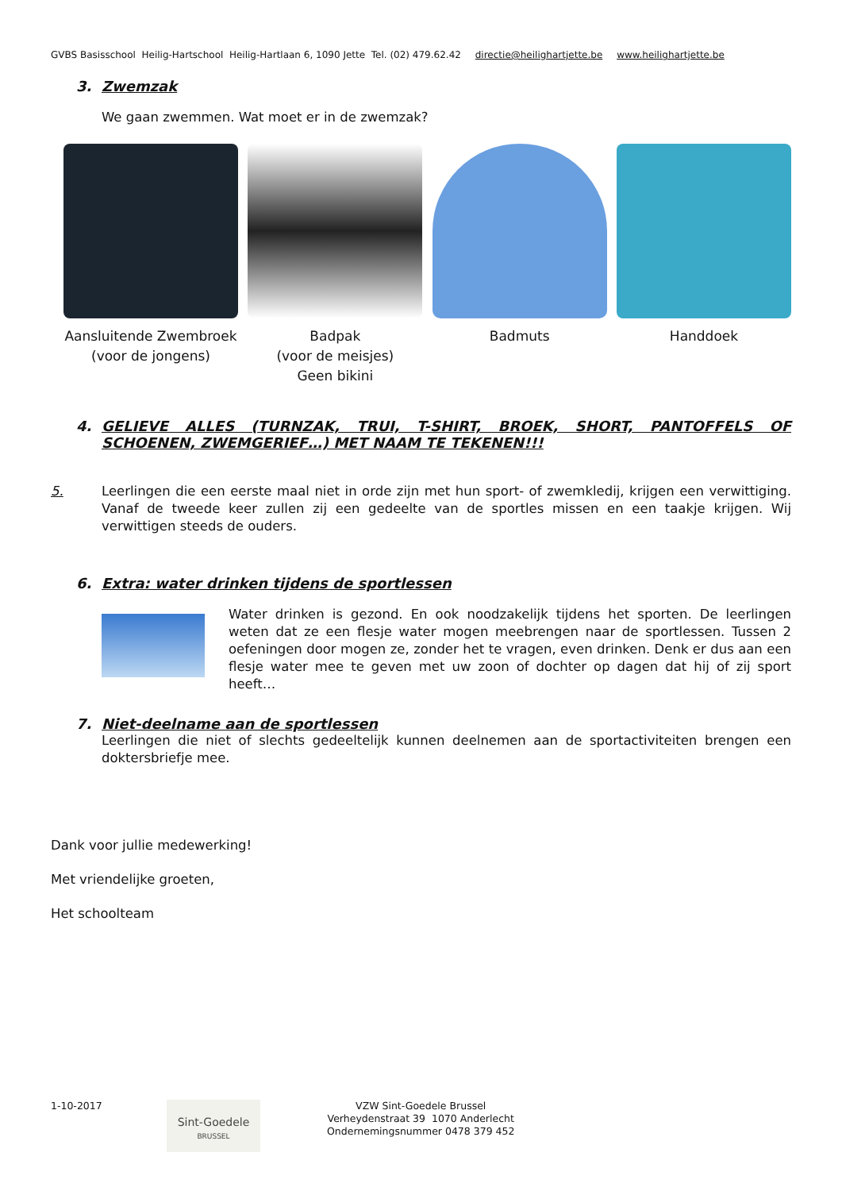GVBS Basisschool Heilig-Hartschool Heilig-Hartlaan 6, 1090 Jette Tel. (02) 479.62.42 directie@heilighartjette.be www.heilighartjette.be
3. Zwemzak
We gaan zwemmen. Wat moet er in de zwemzak?
Aansluitende Zwembroek
(voor de jongens)
Badpak
(voor de meisjes)
Geen bikini
Badmuts Handdoek
4. GELIEVE ALLES (TURNZAK, TRUI, T-SHIRT, BROEK, SHORT, PANTOFFELS OF SCHOENEN, ZWEMGERIEF…) MET NAAM TE TEKENEN!!!
5. Leerlingen die een eerste maal niet in orde zijn met hun sport- of zwemkledij, krijgen een verwittiging. Vanaf de tweede keer zullen zij een gedeelte van de sportles missen en een taakje krijgen. Wij verwittigen steeds de ouders.
6. Extra: water drinken tijdens de sportlessen
Water drinken is gezond. En ook noodzakelijk tijdens het sporten. De leerlingen weten dat ze een flesje water mogen meebrengen naar de sportlessen. Tussen 2 oefeningen door mogen ze, zonder het te vragen, even drinken. Denk er dus aan een flesje water mee te geven met uw zoon of dochter op dagen dat hij of zij sport heeft…
7. Niet-deelname aan de sportlessen
Leerlingen die niet of slechts gedeeltelijk kunnen deelnemen aan de sportactiviteiten brengen een doktersbriefje mee.
Dank voor jullie medewerking!
Met vriendelijke groeten,
Het schoolteam
1-10-2017
Sint-Goedele
BRUSSEL
VZW Sint-Goedele Brussel
Verheydenstraat 39 1070 Anderlecht
Ondernemingsnummer 0478 379 452